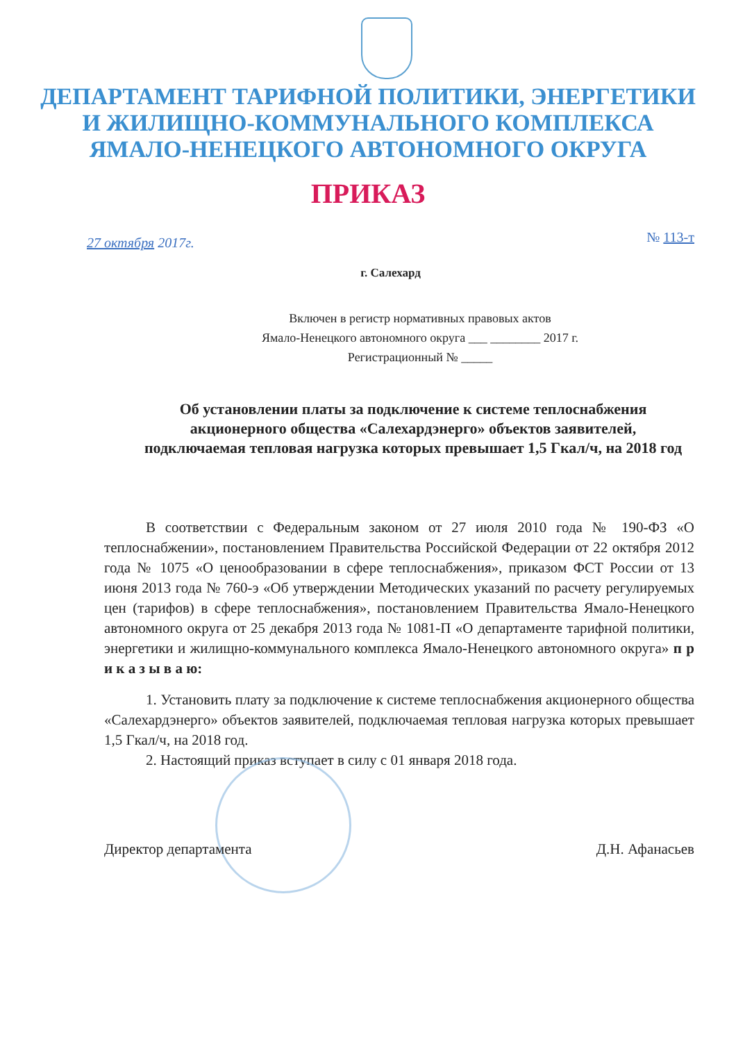ДЕПАРТАМЕНТ ТАРИФНОЙ ПОЛИТИКИ, ЭНЕРГЕТИКИ
И ЖИЛИЩНО-КОММУНАЛЬНОГО КОМПЛЕКСА
ЯМАЛО-НЕНЕЦКОГО АВТОНОМНОГО ОКРУГА
ПРИКАЗ
27 октября 2017г. № 113-т
г. Салехард
Включен в регистр нормативных правовых актов
Ямало-Ненецкого автономного округа ___ ________ 2017 г.
Регистрационный № _____
Об установлении платы за подключение к системе теплоснабжения акционерного общества «Салехардэнерго» объектов заявителей, подключаемая тепловая нагрузка которых превышает 1,5 Гкал/ч, на 2018 год
В соответствии с Федеральным законом от 27 июля 2010 года № 190-ФЗ «О теплоснабжении», постановлением Правительства Российской Федерации от 22 октября 2012 года № 1075 «О ценообразовании в сфере теплоснабжения», приказом ФСТ России от 13 июня 2013 года № 760-э «Об утверждении Методических указаний по расчету регулируемых цен (тарифов) в сфере теплоснабжения», постановлением Правительства Ямало-Ненецкого автономного округа от 25 декабря 2013 года № 1081-П «О департаменте тарифной политики, энергетики и жилищно-коммунального комплекса Ямало-Ненецкого автономного округа» п р и к а з ы в а ю:
1. Установить плату за подключение к системе теплоснабжения акционерного общества «Салехардэнерго» объектов заявителей, подключаемая тепловая нагрузка которых превышает 1,5 Гкал/ч, на 2018 год.
2. Настоящий приказ вступает в силу с 01 января 2018 года.
Директор департамента Д.Н. Афанасьев